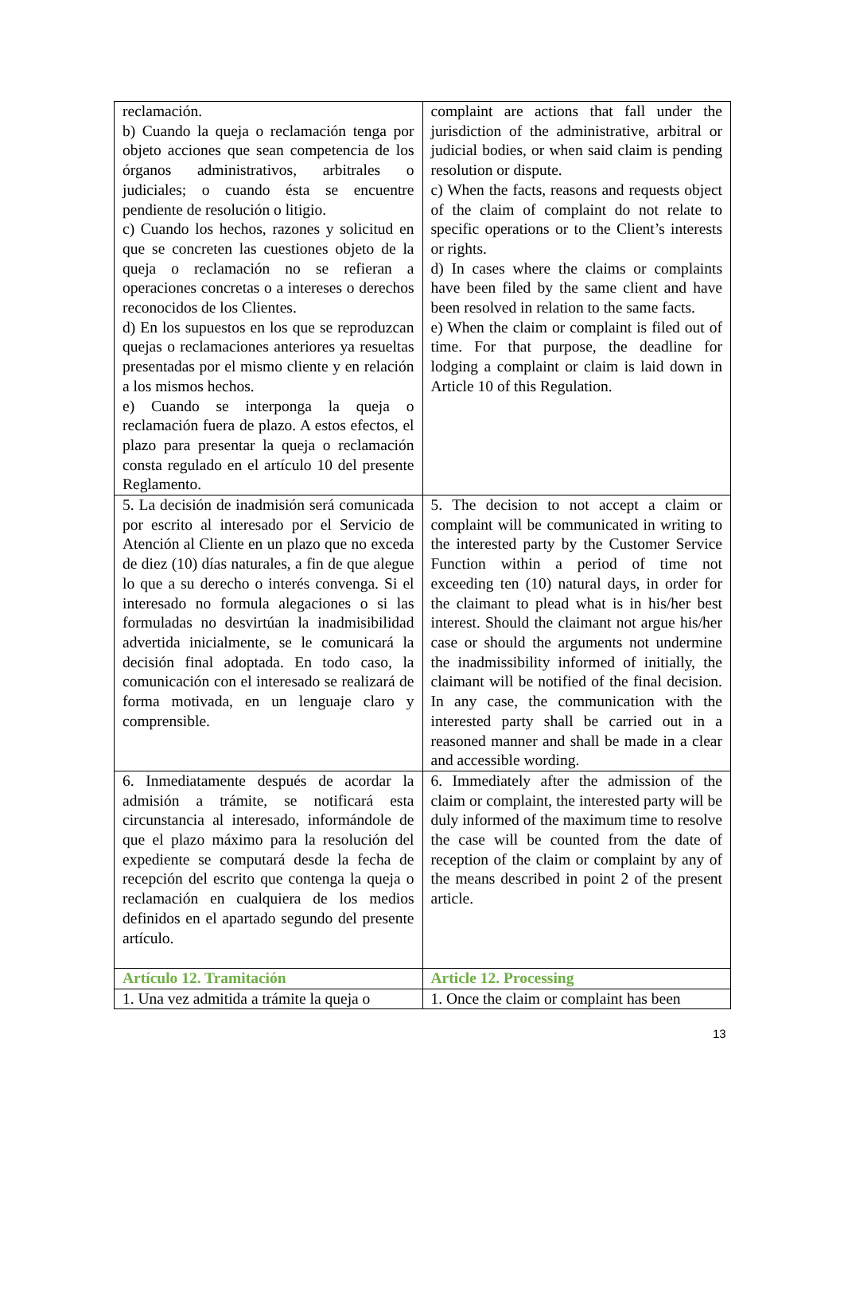| reclamación. b) Cuando la queja o reclamación tenga por objeto acciones que sean competencia de los órganos administrativos, arbitrales o judiciales; o cuando ésta se encuentre pendiente de resolución o litigio. c) Cuando los hechos, razones y solicitud en que se concreten las cuestiones objeto de la queja o reclamación no se refieran a operaciones concretas o a intereses o derechos reconocidos de los Clientes. d) En los supuestos en los que se reproduzcan quejas o reclamaciones anteriores ya resueltas presentadas por el mismo cliente y en relación a los mismos hechos. e) Cuando se interponga la queja o reclamación fuera de plazo. A estos efectos, el plazo para presentar la queja o reclamación consta regulado en el artículo 10 del presente Reglamento. | complaint are actions that fall under the jurisdiction of the administrative, arbitral or judicial bodies, or when said claim is pending resolution or dispute. c) When the facts, reasons and requests object of the claim of complaint do not relate to specific operations or to the Client’s interests or rights. d) In cases where the claims or complaints have been filed by the same client and have been resolved in relation to the same facts. e) When the claim or complaint is filed out of time. For that purpose, the deadline for lodging a complaint or claim is laid down in Article 10 of this Regulation. |
| 5. La decisión de inadmisión será comunicada por escrito al interesado por el Servicio de Atención al Cliente en un plazo que no exceda de diez (10) días naturales, a fin de que alegue lo que a su derecho o interés convenga. Si el interesado no formula alegaciones o si las formuladas no desvirtúan la inadmisibilidad advertida inicialmente, se le comunicará la decisión final adoptada. En todo caso, la comunicación con el interesado se realizará de forma motivada, en un lenguaje claro y comprensible. | 5. The decision to not accept a claim or complaint will be communicated in writing to the interested party by the Customer Service Function within a period of time not exceeding ten (10) natural days, in order for the claimant to plead what is in his/her best interest. Should the claimant not argue his/her case or should the arguments not undermine the inadmissibility informed of initially, the claimant will be notified of the final decision. In any case, the communication with the interested party shall be carried out in a reasoned manner and shall be made in a clear and accessible wording. |
| 6. Inmediatamente después de acordar la admisión a trámite, se notificará esta circunstancia al interesado, informándole de que el plazo máximo para la resolución del expediente se computará desde la fecha de recepción del escrito que contenga la queja o reclamación en cualquiera de los medios definidos en el apartado segundo del presente artículo. | 6. Immediately after the admission of the claim or complaint, the interested party will be duly informed of the maximum time to resolve the case will be counted from the date of reception of the claim or complaint by any of the means described in point 2 of the present article. |
| Artículo 12. Tramitación | Article 12. Processing |
| 1. Una vez admitida a trámite la queja o | 1. Once the claim or complaint has been |
13